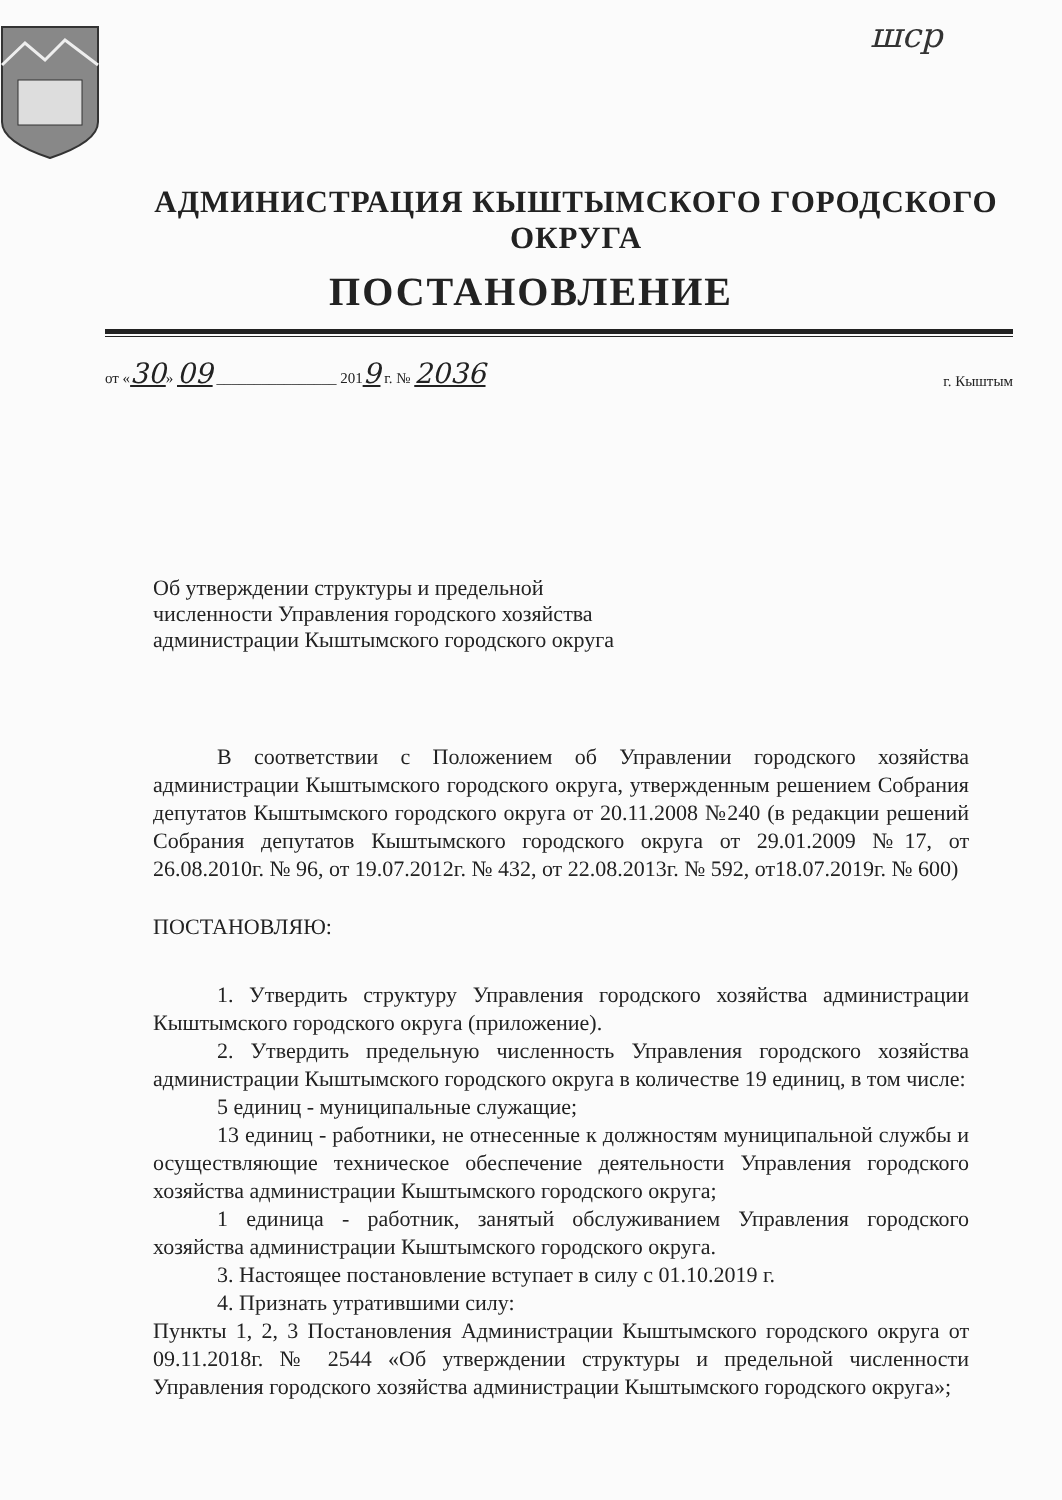шср
АДМИНИСТРАЦИЯ КЫШТЫМСКОГО ГОРОДСКОГО ОКРУГА
ПОСТАНОВЛЕНИЕ
от «30» 09 ________________ 2019 г. № 2036 г. Кыштым
Об утверждении структуры и предельной
численности Управления городского хозяйства
администрации Кыштымского городского округа
В соответствии с Положением об Управлении городского хозяйства администрации Кыштымского городского округа, утвержденным решением Собрания депутатов Кыштымского городского округа от 20.11.2008 №240 (в редакции решений Собрания депутатов Кыштымского городского округа от 29.01.2009 №17, от 26.08.2010г. № 96, от 19.07.2012г. № 432, от 22.08.2013г. № 592, от18.07.2019г. № 600)
ПОСТАНОВЛЯЮ:
1. Утвердить структуру Управления городского хозяйства администрации Кыштымского городского округа (приложение).
2. Утвердить предельную численность Управления городского хозяйства администрации Кыштымского городского округа в количестве 19 единиц, в том числе:
5 единиц - муниципальные служащие;
13 единиц - работники, не отнесенные к должностям муниципальной службы и осуществляющие техническое обеспечение деятельности Управления городского хозяйства администрации Кыштымского городского округа;
1 единица - работник, занятый обслуживанием Управления городского хозяйства администрации Кыштымского городского округа.
3. Настоящее постановление вступает в силу с 01.10.2019 г.
4. Признать утратившими силу:
Пункты 1, 2, 3 Постановления Администрации Кыштымского городского округа от 09.11.2018г. № 2544 «Об утверждении структуры и предельной численности Управления городского хозяйства администрации Кыштымского городского округа»;